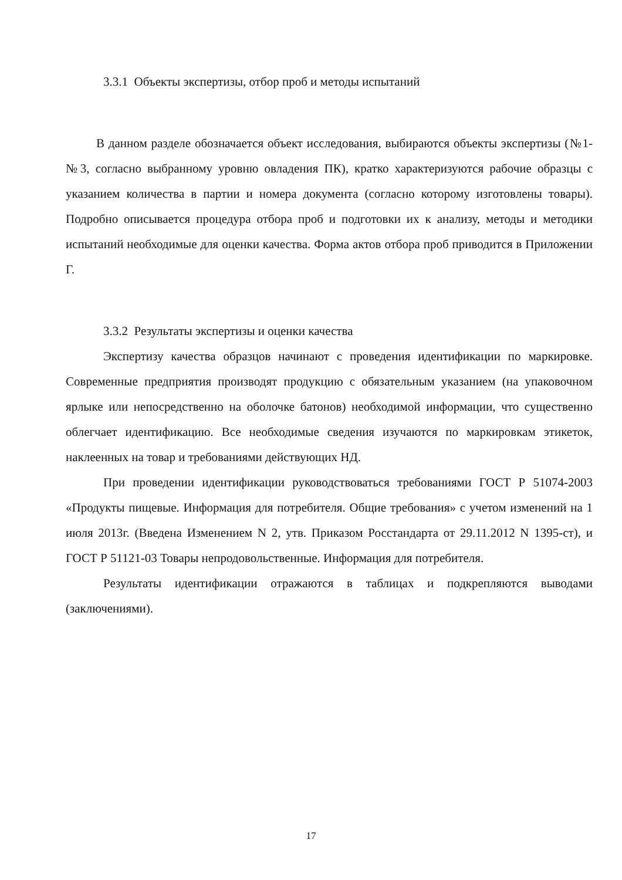3.3.1 Объекты экспертизы, отбор проб и методы испытаний
В данном разделе обозначается объект исследования, выбираются объекты экспертизы (№1-№3, согласно выбранному уровню овладения ПК), кратко характеризуются рабочие образцы с указанием количества в партии и номера документа (согласно которому изготовлены товары). Подробно описывается процедура отбора проб и подготовки их к анализу, методы и методики испытаний необходимые для оценки качества. Форма актов отбора проб приводится в Приложении Г.
3.3.2 Результаты экспертизы и оценки качества
Экспертизу качества образцов начинают с проведения идентификации по маркировке. Современные предприятия производят продукцию с обязательным указанием (на упаковочном ярлыке или непосредственно на оболочке батонов) необходимой информации, что существенно облегчает идентификацию. Все необходимые сведения изучаются по маркировкам этикеток, наклеенных на товар и требованиями действующих НД.
При проведении идентификации руководствоваться требованиями ГОСТ Р 51074-2003 «Продукты пищевые. Информация для потребителя. Общие требования» с учетом изменений на 1 июля 2013г. (Введена Изменением N 2, утв. Приказом Росстандарта от 29.11.2012 N 1395-ст), и ГОСТ Р 51121-03 Товары непродовольственные. Информация для потребителя.
Результаты идентификации отражаются в таблицах и подкрепляются выводами (заключениями).
17